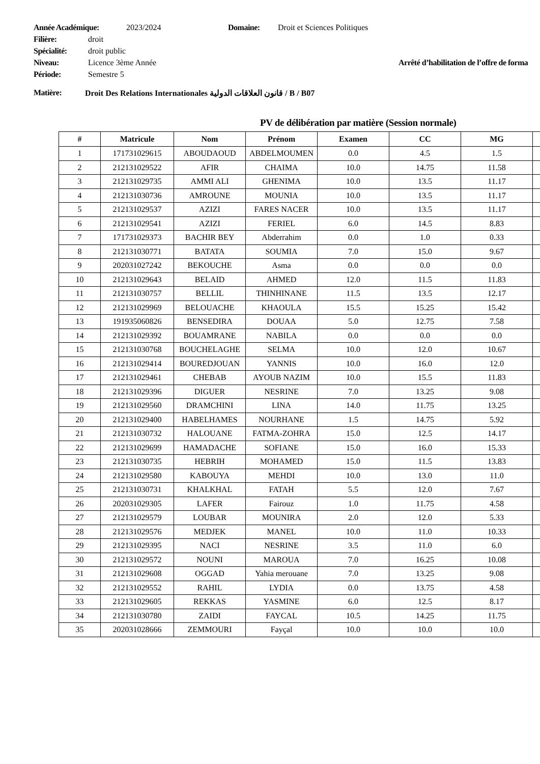Année Académique: 2023/2024 Domaine: Droit et Sciences Politiques
Filière: droit
Spécialité: droit public
Niveau: Licence 3ème Année Arrêté d’habilitation de l’offre de forma
Période: Semestre 5
Matière: Droit Des Relations Internationales قانون العلاقات الدولية / B / B07
PV de délibération par matière (Session normale)
| # | Matricule | Nom | Prénom | Examen | CC | MG | |
| --- | --- | --- | --- | --- | --- | --- | --- |
| 1 | 171731029615 | ABOUDAOUD | ABDELMOUMEN | 0.0 | 4.5 | 1.5 | |
| 2 | 212131029522 | AFIR | CHAIMA | 10.0 | 14.75 | 11.58 | |
| 3 | 212131029735 | AMMI ALI | GHENIMA | 10.0 | 13.5 | 11.17 | |
| 4 | 212131030736 | AMROUNE | MOUNIA | 10.0 | 13.5 | 11.17 | |
| 5 | 212131029537 | AZIZI | FARES NACER | 10.0 | 13.5 | 11.17 | |
| 6 | 212131029541 | AZIZI | FERIEL | 6.0 | 14.5 | 8.83 | |
| 7 | 171731029373 | BACHIR BEY | Abderrahim | 0.0 | 1.0 | 0.33 | |
| 8 | 212131030771 | BATATA | SOUMIA | 7.0 | 15.0 | 9.67 | |
| 9 | 202031027242 | BEKOUCHE | Asma | 0.0 | 0.0 | 0.0 | |
| 10 | 212131029643 | BELAID | AHMED | 12.0 | 11.5 | 11.83 | |
| 11 | 212131030757 | BELLIL | THINHINANE | 11.5 | 13.5 | 12.17 | |
| 12 | 212131029969 | BELOUACHE | KHAOULA | 15.5 | 15.25 | 15.42 | |
| 13 | 191935060826 | BENSEDIRA | DOUAA | 5.0 | 12.75 | 7.58 | |
| 14 | 212131029392 | BOUAMRANE | NABILA | 0.0 | 0.0 | 0.0 | |
| 15 | 212131030768 | BOUCHELAGHE | SELMA | 10.0 | 12.0 | 10.67 | |
| 16 | 212131029414 | BOUREDJOUAN | YANNIS | 10.0 | 16.0 | 12.0 | |
| 17 | 212131029461 | CHEBAB | AYOUB NAZIM | 10.0 | 15.5 | 11.83 | |
| 18 | 212131029396 | DIGUER | NESRINE | 7.0 | 13.25 | 9.08 | |
| 19 | 212131029560 | DRAMCHINI | LINA | 14.0 | 11.75 | 13.25 | |
| 20 | 212131029400 | HABELHAMES | NOURHANE | 1.5 | 14.75 | 5.92 | |
| 21 | 212131030732 | HALOUANE | FATMA-ZOHRA | 15.0 | 12.5 | 14.17 | |
| 22 | 212131029699 | HAMADACHE | SOFIANE | 15.0 | 16.0 | 15.33 | |
| 23 | 212131030735 | HEBRIH | MOHAMED | 15.0 | 11.5 | 13.83 | |
| 24 | 212131029580 | KABOUYA | MEHDI | 10.0 | 13.0 | 11.0 | |
| 25 | 212131030731 | KHALKHAL | FATAH | 5.5 | 12.0 | 7.67 | |
| 26 | 202031029305 | LAFER | Fairouz | 1.0 | 11.75 | 4.58 | |
| 27 | 212131029579 | LOUBAR | MOUNIRA | 2.0 | 12.0 | 5.33 | |
| 28 | 212131029576 | MEDJEK | MANEL | 10.0 | 11.0 | 10.33 | |
| 29 | 212131029395 | NACI | NESRINE | 3.5 | 11.0 | 6.0 | |
| 30 | 212131029572 | NOUNI | MAROUA | 7.0 | 16.25 | 10.08 | |
| 31 | 212131029608 | OGGAD | Yahia merouane | 7.0 | 13.25 | 9.08 | |
| 32 | 212131029552 | RAHIL | LYDIA | 0.0 | 13.75 | 4.58 | |
| 33 | 212131029605 | REKKAS | YASMINE | 6.0 | 12.5 | 8.17 | |
| 34 | 212131030780 | ZAIDI | FAYCAL | 10.5 | 14.25 | 11.75 | |
| 35 | 202031028666 | ZEMMOURI | Fayçal | 10.0 | 10.0 | 10.0 | |